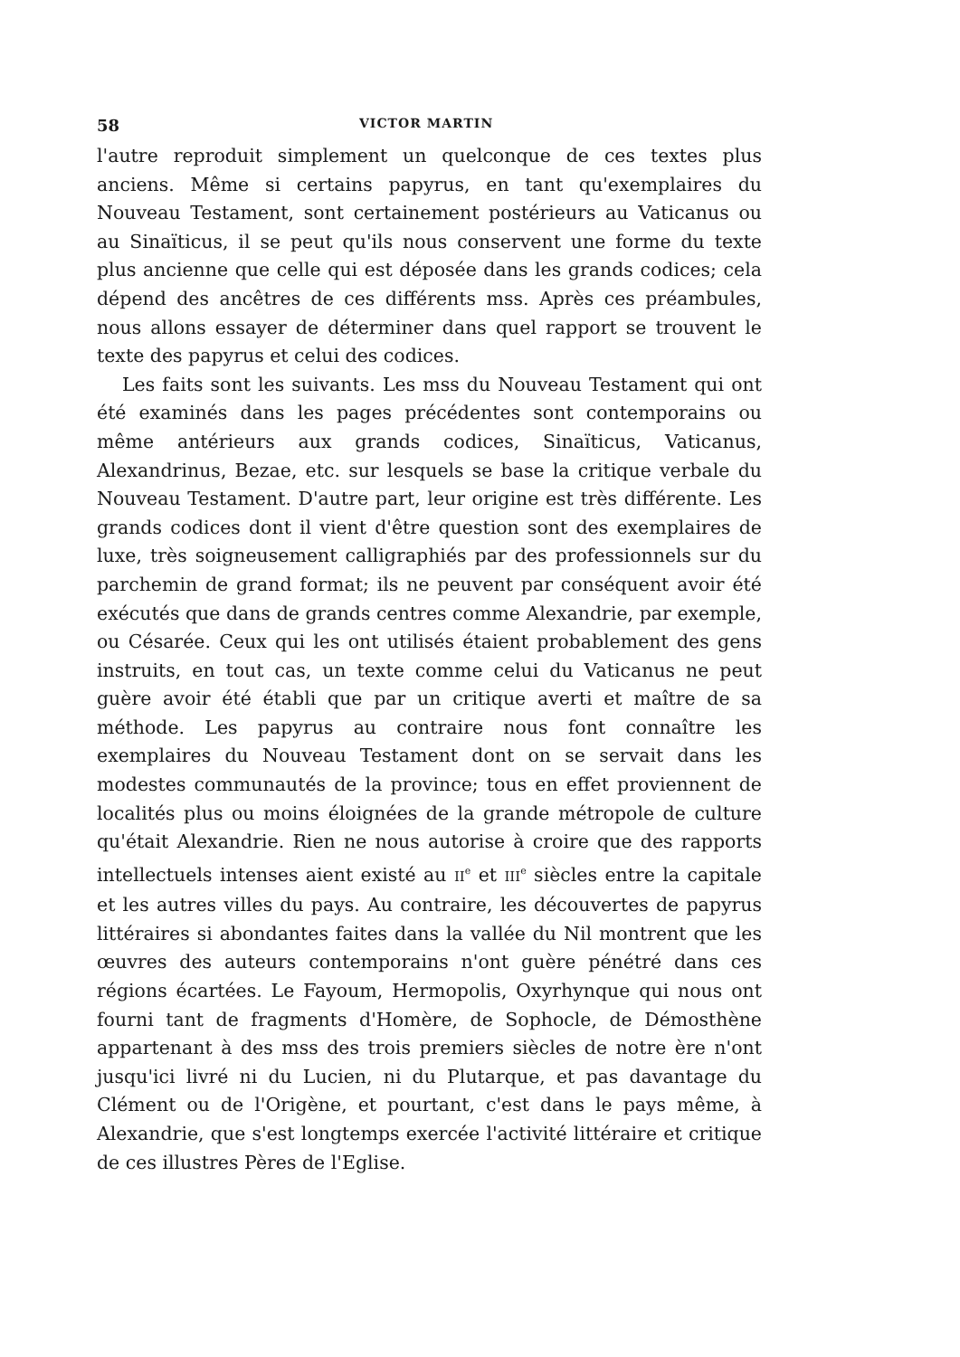58 VICTOR MARTIN
l'autre reproduit simplement un quelconque de ces textes plus anciens. Même si certains papyrus, en tant qu'exemplaires du Nouveau Testament, sont certainement postérieurs au Vaticanus ou au Sinaïticus, il se peut qu'ils nous conservent une forme du texte plus ancienne que celle qui est déposée dans les grands codices; cela dépend des ancêtres de ces différents mss. Après ces préambules, nous allons essayer de déterminer dans quel rapport se trouvent le texte des papyrus et celui des codices.
Les faits sont les suivants. Les mss du Nouveau Testament qui ont été examinés dans les pages précédentes sont contemporains ou même antérieurs aux grands codices, Sinaïticus, Vaticanus, Alexandrinus, Bezae, etc. sur lesquels se base la critique verbale du Nouveau Testament. D'autre part, leur origine est très différente. Les grands codices dont il vient d'être question sont des exemplaires de luxe, très soigneusement calligraphiés par des professionnels sur du parchemin de grand format; ils ne peuvent par conséquent avoir été exécutés que dans de grands centres comme Alexandrie, par exemple, ou Césarée. Ceux qui les ont utilisés étaient probablement des gens instruits, en tout cas, un texte comme celui du Vaticanus ne peut guère avoir été établi que par un critique averti et maître de sa méthode. Les papyrus au contraire nous font connaître les exemplaires du Nouveau Testament dont on se servait dans les modestes communautés de la province; tous en effet proviennent de localités plus ou moins éloignées de la grande métropole de culture qu'était Alexandrie. Rien ne nous autorise à croire que des rapports intellectuels intenses aient existé au II<sup>e</sup> et III<sup>e</sup> siècles entre la capitale et les autres villes du pays. Au contraire, les découvertes de papyrus littéraires si abondantes faites dans la vallée du Nil montrent que les œuvres des auteurs contemporains n'ont guère pénétré dans ces régions écartées. Le Fayoum, Hermopolis, Oxyrhynque qui nous ont fourni tant de fragments d'Homère, de Sophocle, de Démosthène appartenant à des mss des trois premiers siècles de notre ère n'ont jusqu'ici livré ni du Lucien, ni du Plutarque, et pas davantage du Clément ou de l'Origène, et pourtant, c'est dans le pays même, à Alexandrie, que s'est longtemps exercée l'activité littéraire et critique de ces illustres Pères de l'Eglise.